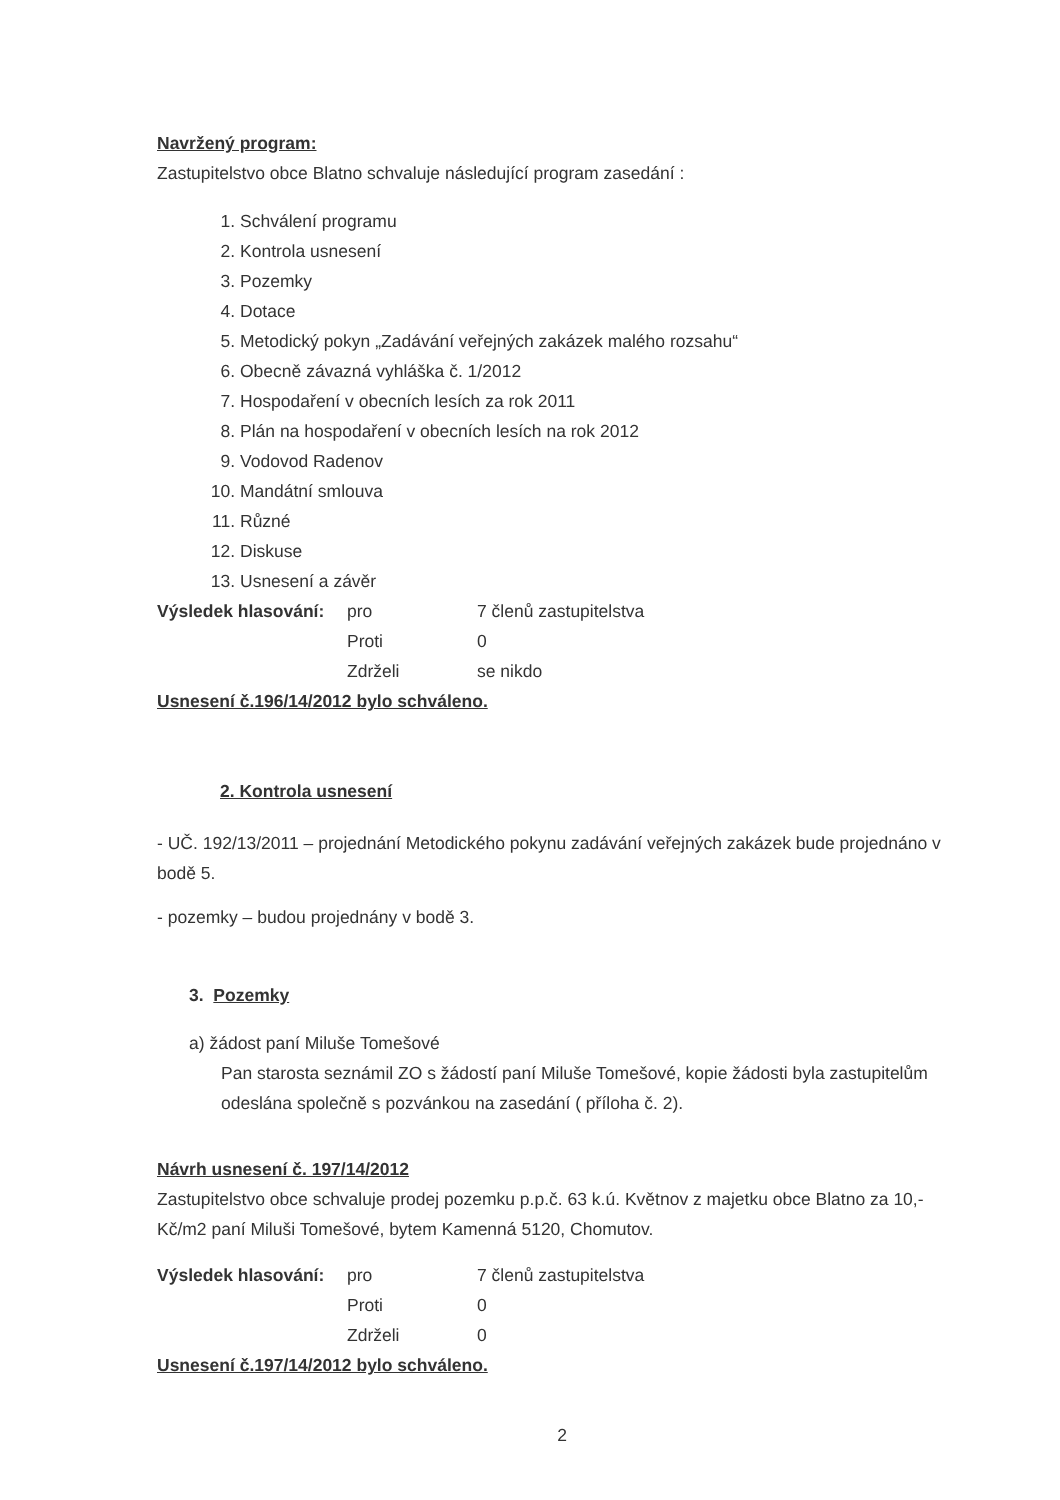Navržený program:
Zastupitelstvo obce Blatno schvaluje následující program zasedání :
1. Schválení programu
2. Kontrola usnesení
3. Pozemky
4. Dotace
5. Metodický pokyn „Zadávání veřejných zakázek malého rozsahu“
6. Obecně závazná vyhláška č. 1/2012
7. Hospodaření v obecních lesích za rok 2011
8. Plán na hospodaření v obecních lesích na rok 2012
9. Vodovod Radenov
10. Mandátní smlouva
11. Různé
12. Diskuse
13. Usnesení a závěr
Výsledek hlasování: pro 7 členů zastupitelstva Proti 0 Zdrželi se nikdo
Usnesení č.196/14/2012 bylo schváleno.
2. Kontrola usnesení
- UČ. 192/13/2011 – projednání Metodického pokynu zadávání veřejných zakázek bude projednáno v bodě 5.
- pozemky – budou projednány v bodě 3.
3. Pozemky
a) žádost paní Miluše Tomešové
Pan starosta seznámil ZO s žádostí paní Miluše Tomešové, kopie žádosti byla zastupitelům odeslána společně s pozvánkou na zasedání ( příloha č. 2).
Návrh usnesení č. 197/14/2012
Zastupitelstvo obce schvaluje prodej pozemku p.p.č. 63 k.ú. Květnov z majetku obce Blatno za 10,- Kč/m2 paní Miluši Tomešové, bytem Kamenná 5120, Chomutov.
Výsledek hlasování: pro 7 členů zastupitelstva Proti 0 Zdrželi 0
Usnesení č.197/14/2012 bylo schváleno.
2